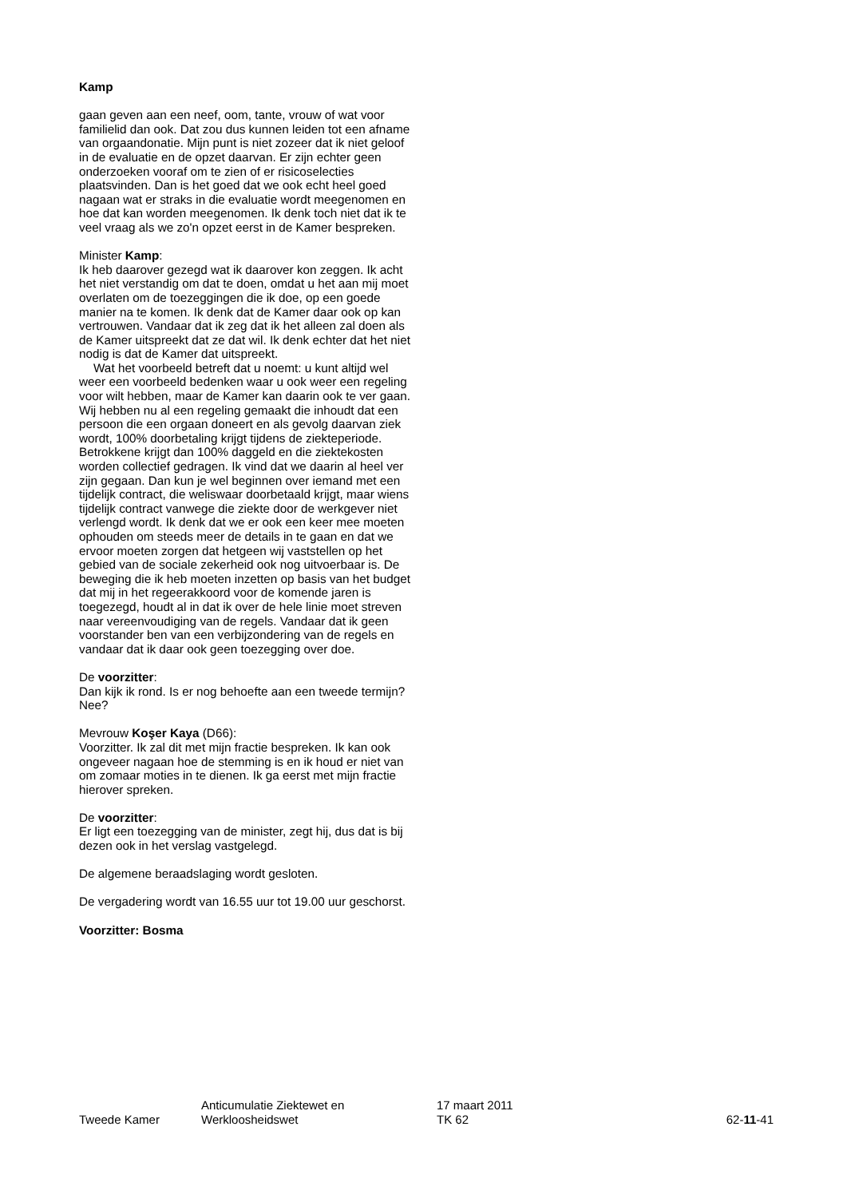Kamp
gaan geven aan een neef, oom, tante, vrouw of wat voor familielid dan ook. Dat zou dus kunnen leiden tot een afname van orgaandonatie. Mijn punt is niet zozeer dat ik niet geloof in de evaluatie en de opzet daarvan. Er zijn echter geen onderzoeken vooraf om te zien of er risicoselecties plaatsvinden. Dan is het goed dat we ook echt heel goed nagaan wat er straks in die evaluatie wordt meegenomen en hoe dat kan worden meegenomen. Ik denk toch niet dat ik te veel vraag als we zo'n opzet eerst in de Kamer bespreken.
Minister Kamp:
Ik heb daarover gezegd wat ik daarover kon zeggen. Ik acht het niet verstandig om dat te doen, omdat u het aan mij moet overlaten om de toezeggingen die ik doe, op een goede manier na te komen. Ik denk dat de Kamer daar ook op kan vertrouwen. Vandaar dat ik zeg dat ik het alleen zal doen als de Kamer uitspreekt dat ze dat wil. Ik denk echter dat het niet nodig is dat de Kamer dat uitspreekt.
Wat het voorbeeld betreft dat u noemt: u kunt altijd wel weer een voorbeeld bedenken waar u ook weer een regeling voor wilt hebben, maar de Kamer kan daarin ook te ver gaan. Wij hebben nu al een regeling gemaakt die inhoudt dat een persoon die een orgaan doneert en als gevolg daarvan ziek wordt, 100% doorbetaling krijgt tijdens de ziekteperiode. Betrokkene krijgt dan 100% daggeld en die ziektekosten worden collectief gedragen. Ik vind dat we daarin al heel ver zijn gegaan. Dan kun je wel beginnen over iemand met een tijdelijk contract, die weliswaar doorbetaald krijgt, maar wiens tijdelijk contract vanwege die ziekte door de werkgever niet verlengd wordt. Ik denk dat we er ook een keer mee moeten ophouden om steeds meer de details in te gaan en dat we ervoor moeten zorgen dat hetgeen wij vaststellen op het gebied van de sociale zekerheid ook nog uitvoerbaar is. De beweging die ik heb moeten inzetten op basis van het budget dat mij in het regeerakkoord voor de komende jaren is toegezegd, houdt al in dat ik over de hele linie moet streven naar vereenvoudiging van de regels. Vandaar dat ik geen voorstander ben van een verbijzondering van de regels en vandaar dat ik daar ook geen toezegging over doe.
De voorzitter:
Dan kijk ik rond. Is er nog behoefte aan een tweede termijn? Nee?
Mevrouw Koşer Kaya (D66):
Voorzitter. Ik zal dit met mijn fractie bespreken. Ik kan ook ongeveer nagaan hoe de stemming is en ik houd er niet van om zomaar moties in te dienen. Ik ga eerst met mijn fractie hierover spreken.
De voorzitter:
Er ligt een toezegging van de minister, zegt hij, dus dat is bij dezen ook in het verslag vastgelegd.
De algemene beraadslaging wordt gesloten.
De vergadering wordt van 16.55 uur tot 19.00 uur geschorst.
Voorzitter: Bosma
Tweede Kamer
Anticumulatie Ziektewet en
Werkloosheidswet
17 maart 2011
TK 62
62-11-41